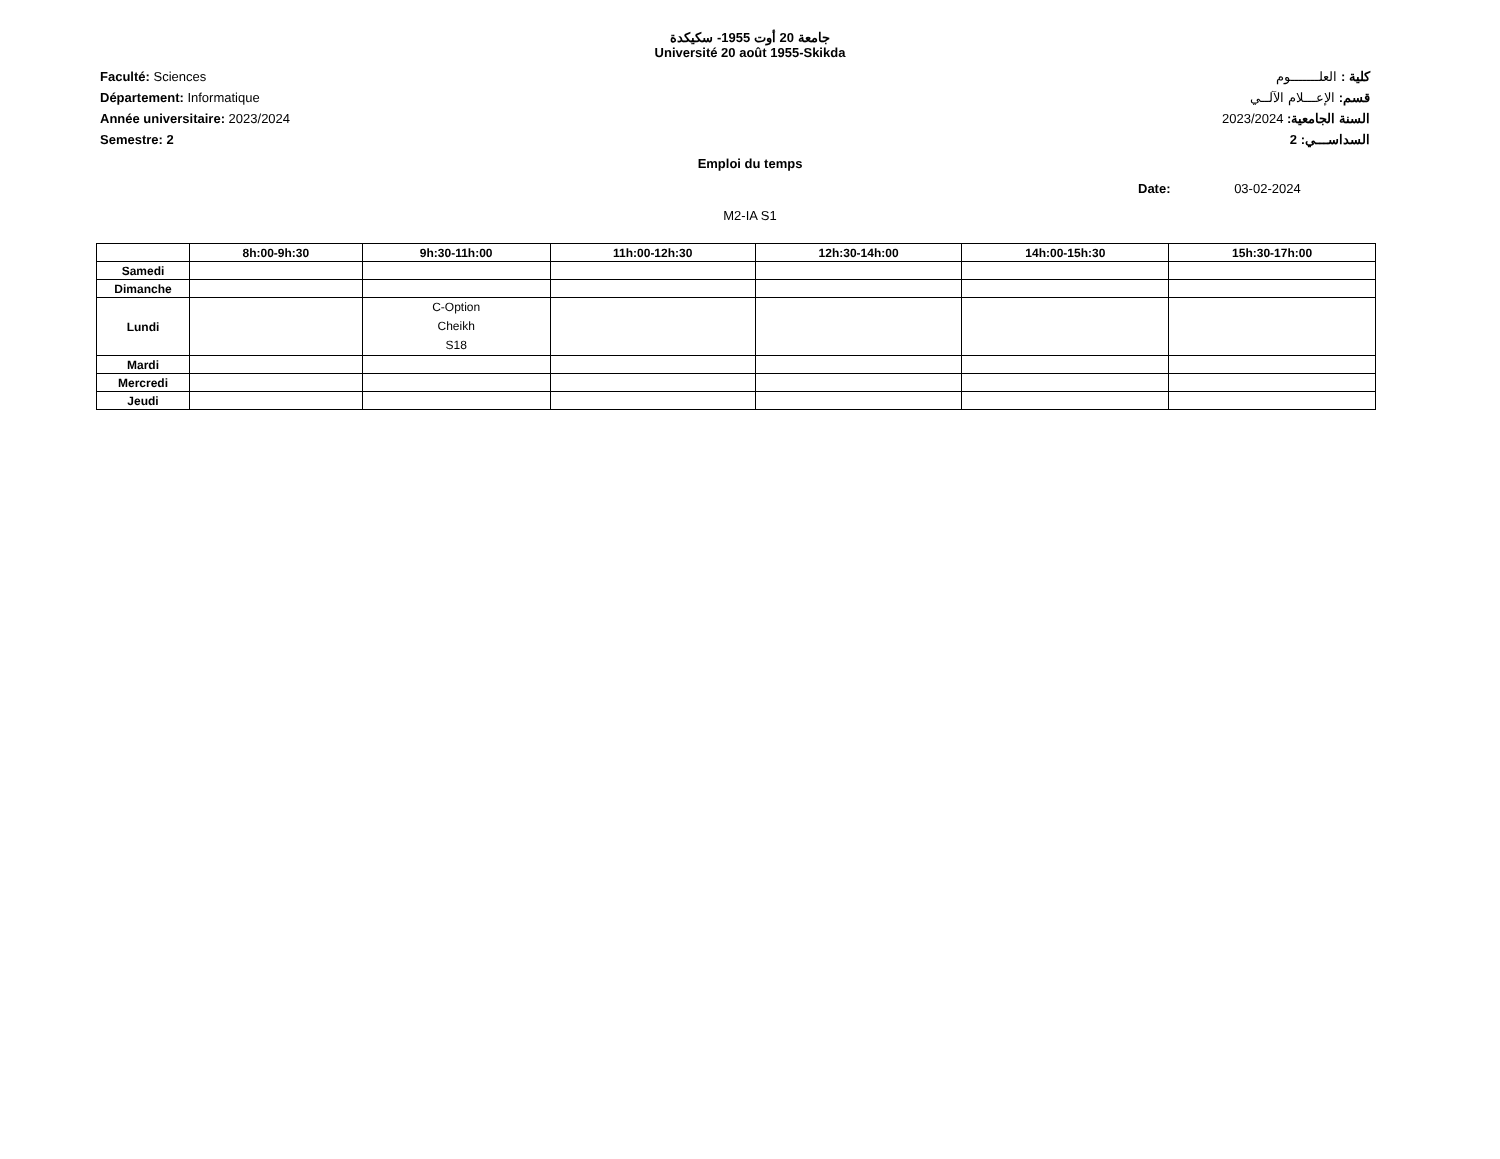جامعة 20 أوت 1955- سكيكدة
Université 20 août 1955-Skikda
Faculté: Sciences
Département: Informatique
Année universitaire: 2023/2024
Semestre: 2
كلية : العلـــــــوم
قسم: الإعـــلام الآلــي
السنة الجامعية: 2023/2024
السداســـي: 2
Emploi du temps
Date: 03-02-2024
M2-IA S1
| | 8h:00-9h:30 | 9h:30-11h:00 | 11h:00-12h:30 | 12h:30-14h:00 | 14h:00-15h:30 | 15h:30-17h:00 |
| --- | --- | --- | --- | --- | --- | --- |
| Samedi | | | | | | |
| Dimanche | | | | | | |
| Lundi | | C-Option Cheikh S18 | | | | |
| Mardi | | | | | | |
| Mercredi | | | | | | |
| Jeudi | | | | | | |